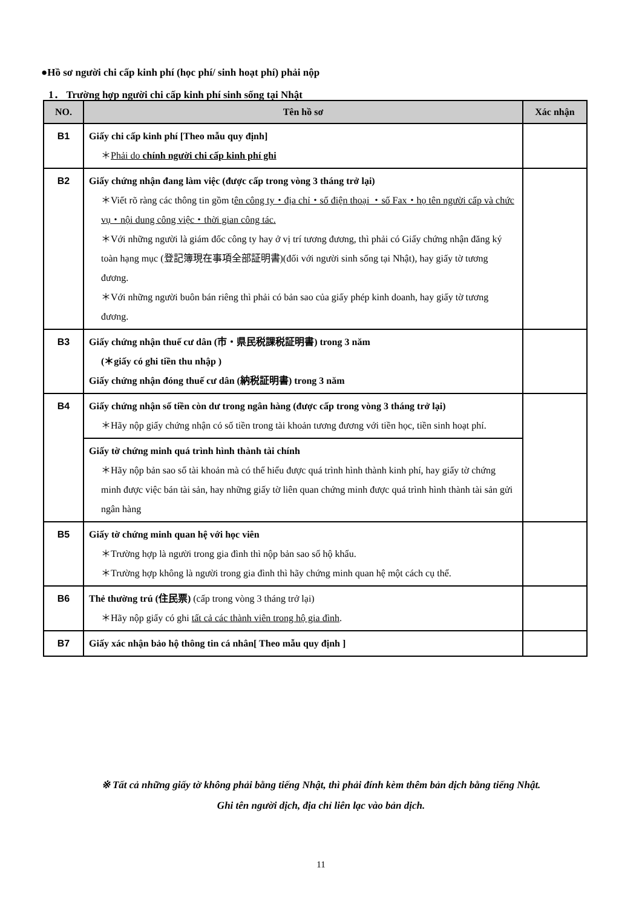●Hồ sơ người chi cấp kinh phí (học phí/ sinh hoạt phí) phải nộp
1． Trường hợp người chi cấp kinh phí sinh sống tại Nhật
| NO. | Tên hồ sơ | Xác nhận |
| --- | --- | --- |
| B1 | Giấy chi cấp kinh phí [Theo mẫu quy định] ＊ Phải do chính người chi cấp kinh phí ghi | |
| B2 | Giấy chứng nhận đang làm việc (được cấp trong vòng 3 tháng trở lại) ＊Viết rõ ràng các thông tin gồm t ên công ty・địa chỉ・số điện thoại ・số Fax・họ tên người cấp và chức vụ・nội dung công việc・thời gian công tác. ＊Với những người là giám đốc công ty hay ở vị trí tương đương, thì phải có Giấy chứng nhận đăng ký toàn hạng mục (登記簿現在事項全部証明書)(đối với người sinh sống tại Nhật), hay giấy tờ tương đương. ＊Với những người buôn bán riêng thì phải có bản sao của giấy phép kinh doanh, hay giấy tờ tương đương. | |
| B3 | Giấy chứng nhận thuế cư dân (市・県民税課税証明書) trong 3 năm (＊giấy có ghi tiền thu nhập ) Giấy chứng nhận đóng thuế cư dân (納税証明書) trong 3 năm | |
| B4 | Giấy chứng nhận số tiền còn dư trong ngân hàng (được cấp trong vòng 3 tháng trở lại) ＊Hãy nộp giấy chứng nhận có số tiền trong tài khoản tương đương với tiền học, tiền sinh hoạt phí. | |
| | Giấy tờ chứng minh quá trình hình thành tài chính ＊Hãy nộp bản sao sổ tài khoản mà có thể hiểu được quá trình hình thành kinh phí, hay giấy tờ chứng minh được việc bán tài sản, hay những giấy tờ liên quan chứng minh được quá trình hình thành tài sản gửi ngân hàng | |
| B5 | Giấy tờ chứng minh quan hệ với học viên ＊Trường hợp là người trong gia đình thì nộp bản sao sổ hộ khẩu. ＊Trường hợp không là người trong gia đình thì hãy chứng minh quan hệ một cách cụ thể. | |
| B6 | Thẻ thường trú (住民票) (cấp trong vòng 3 tháng trở lại) ＊Hãy nộp giấy có ghi tất cả các thành viên trong hộ gia đình . | |
| B7 | Giấy xác nhận bảo hộ thông tin cá nhân[ Theo mẫu quy định ] | |
※ Tất cả những giấy tờ không phải bằng tiếng Nhật, thì phải đính kèm thêm bản dịch bằng tiếng Nhật.
Ghi tên người dịch, địa chỉ liên lạc vào bản dịch.
11